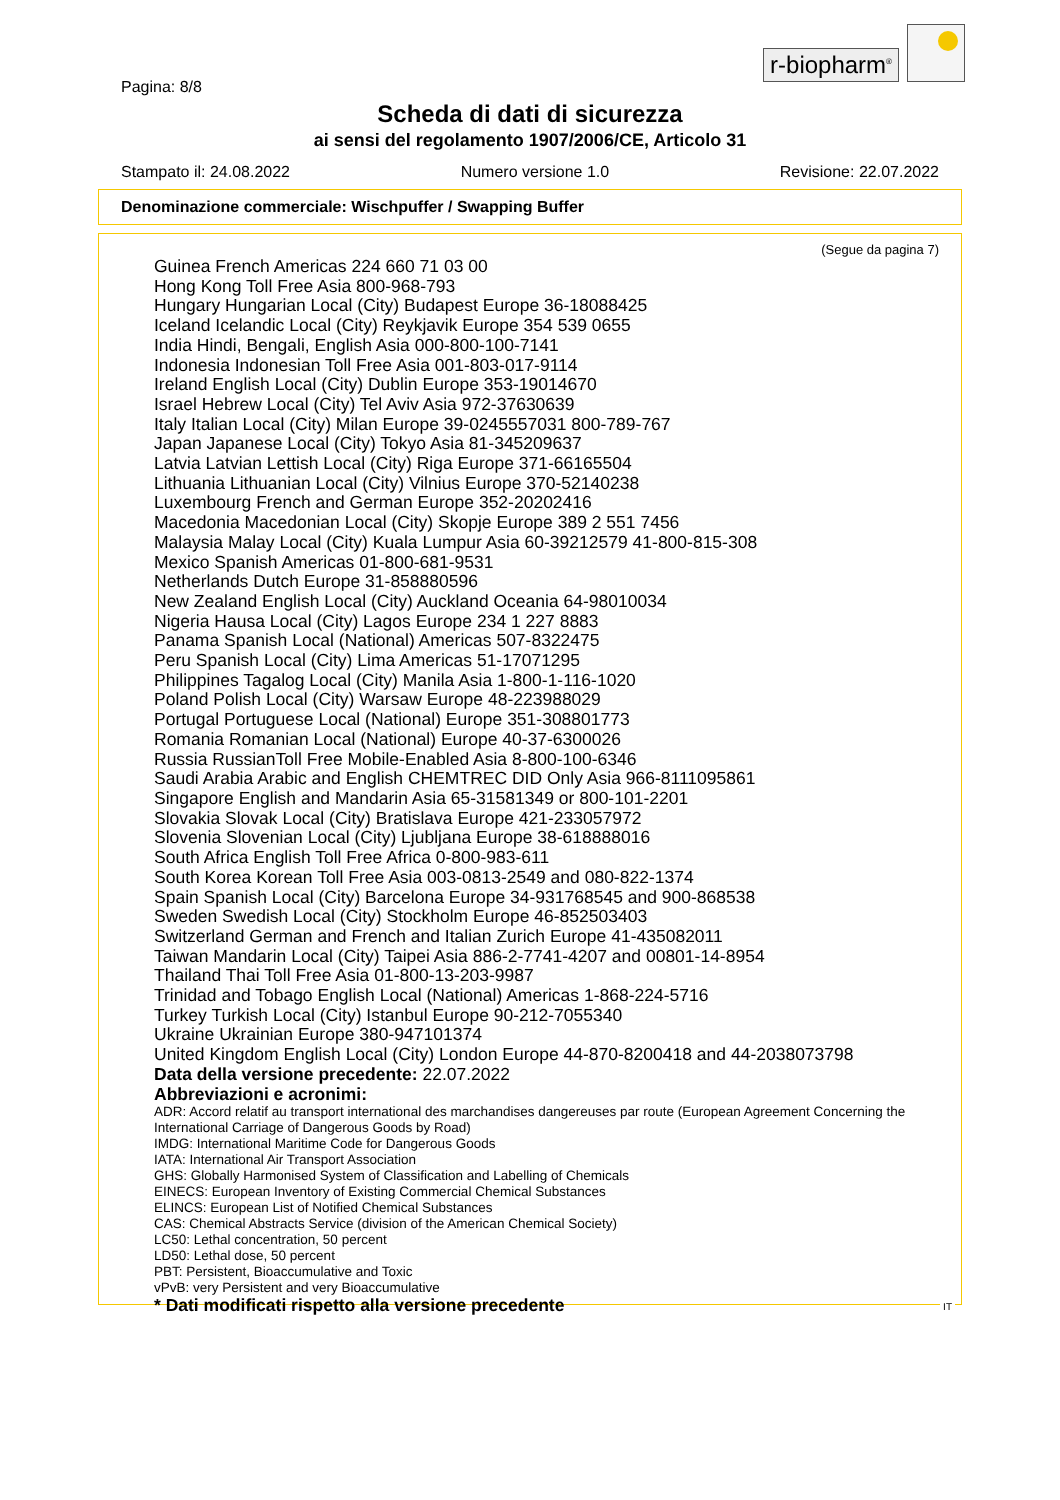r-biopharm<sup>®</sup>
Pagina: 8/8
Scheda di dati di sicurezza
ai sensi del regolamento 1907/2006/CE, Articolo 31
Stampato il: 24.08.2022 Numero versione 1.0 Revisione: 22.07.2022
Denominazione commerciale: Wischpuffer / Swapping Buffer
(Segue da pagina 7)
Guinea French Americas 224 660 71 03 00
Hong Kong Toll Free Asia 800-968-793
Hungary Hungarian Local (City) Budapest Europe 36-18088425
Iceland Icelandic Local (City) Reykjavik Europe 354 539 0655
India Hindi, Bengali, English Asia 000-800-100-7141
Indonesia Indonesian Toll Free Asia 001-803-017-9114
Ireland English Local (City) Dublin Europe 353-19014670
Israel Hebrew Local (City) Tel Aviv Asia 972-37630639
Italy Italian Local (City) Milan Europe 39-0245557031 800-789-767
Japan Japanese Local (City) Tokyo Asia 81-345209637
Latvia Latvian Lettish Local (City) Riga Europe 371-66165504
Lithuania Lithuanian Local (City) Vilnius Europe 370-52140238
Luxembourg French and German Europe 352-20202416
Macedonia Macedonian Local (City) Skopje Europe 389 2 551 7456
Malaysia Malay Local (City) Kuala Lumpur Asia 60-39212579 41-800-815-308
Mexico Spanish Americas 01-800-681-9531
Netherlands Dutch Europe 31-858880596
New Zealand English Local (City) Auckland Oceania 64-98010034
Nigeria Hausa Local (City) Lagos Europe 234 1 227 8883
Panama Spanish Local (National) Americas 507-8322475
Peru Spanish Local (City) Lima Americas 51-17071295
Philippines Tagalog Local (City) Manila Asia 1-800-1-116-1020
Poland Polish Local (City) Warsaw Europe 48-223988029
Portugal Portuguese Local (National) Europe 351-308801773
Romania Romanian Local (National) Europe 40-37-6300026
Russia RussianToll Free Mobile-Enabled Asia 8-800-100-6346
Saudi Arabia Arabic and English CHEMTREC DID Only Asia 966-8111095861
Singapore English and Mandarin Asia 65-31581349 or 800-101-2201
Slovakia Slovak Local (City) Bratislava Europe 421-233057972
Slovenia Slovenian Local (City) Ljubljana Europe 38-618888016
South Africa English Toll Free Africa 0-800-983-611
South Korea Korean Toll Free Asia 003-0813-2549 and 080-822-1374
Spain Spanish Local (City) Barcelona Europe 34-931768545 and 900-868538
Sweden Swedish Local (City) Stockholm Europe 46-852503403
Switzerland German and French and Italian Zurich Europe 41-435082011
Taiwan Mandarin Local (City) Taipei Asia 886-2-7741-4207 and 00801-14-8954
Thailand Thai Toll Free Asia 01-800-13-203-9987
Trinidad and Tobago English Local (National) Americas 1-868-224-5716
Turkey Turkish Local (City) Istanbul Europe 90-212-7055340
Ukraine Ukrainian Europe 380-947101374
United Kingdom English Local (City) London Europe 44-870-8200418 and 44-2038073798
Data della versione precedente: 22.07.2022
Abbreviazioni e acronimi:
ADR: Accord relatif au transport international des marchandises dangereuses par route (European Agreement Concerning the International Carriage of Dangerous Goods by Road)
IMDG: International Maritime Code for Dangerous Goods
IATA: International Air Transport Association
GHS: Globally Harmonised System of Classification and Labelling of Chemicals
EINECS: European Inventory of Existing Commercial Chemical Substances
ELINCS: European List of Notified Chemical Substances
CAS: Chemical Abstracts Service (division of the American Chemical Society)
LC50: Lethal concentration, 50 percent
LD50: Lethal dose, 50 percent
PBT: Persistent, Bioaccumulative and Toxic
vPvB: very Persistent and very Bioaccumulative
* Dati modificati rispetto alla versione precedente
IT